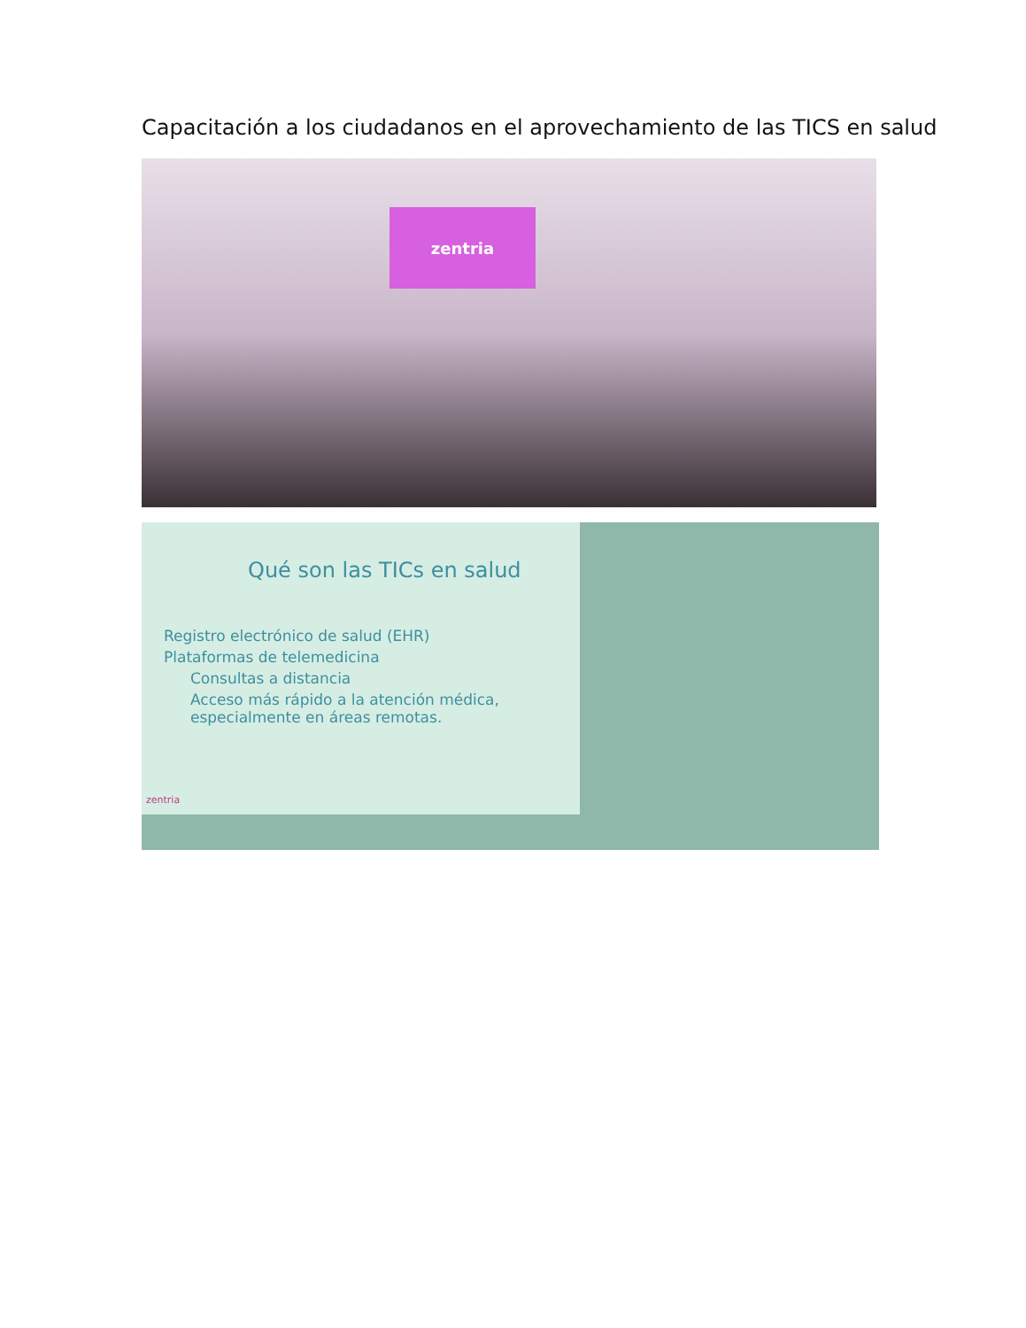Capacitación a los ciudadanos en el aprovechamiento de las TICS en salud
zentria
Qué son las TICs en salud
Registro electrónico de salud (EHR)
Plataformas de telemedicina
Consultas a distancia
Acceso más rápido a la atención médica, especialmente en áreas remotas.
zentria